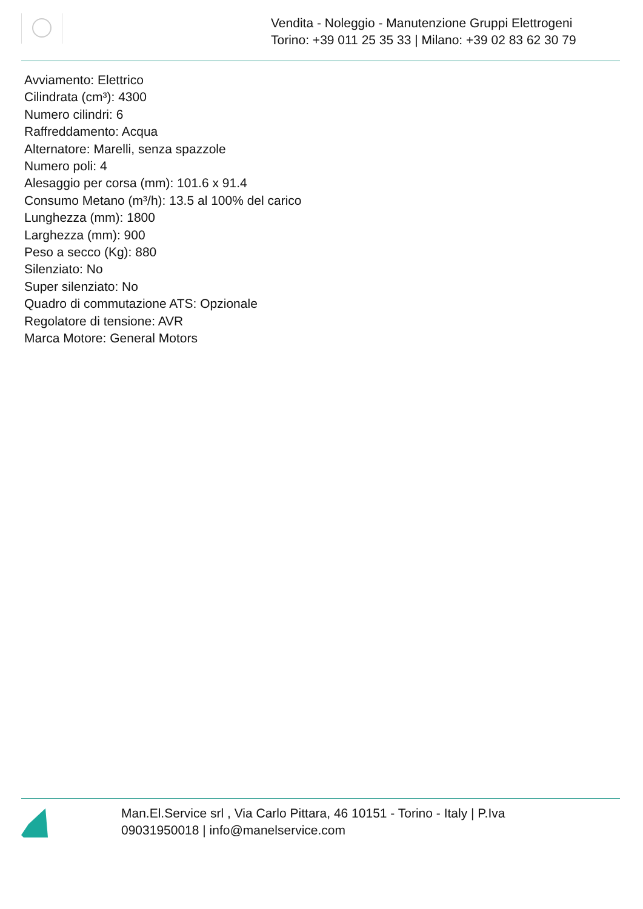Vendita - Noleggio - Manutenzione Gruppi Elettrogeni
Torino: +39 011 25 35 33 | Milano: +39 02 83 62 30 79
Avviamento: Elettrico
Cilindrata (cm³): 4300
Numero cilindri: 6
Raffreddamento: Acqua
Alternatore: Marelli, senza spazzole
Numero poli: 4
Alesaggio per corsa (mm): 101.6 x 91.4
Consumo Metano (m³/h): 13.5 al 100% del carico
Lunghezza (mm): 1800
Larghezza (mm): 900
Peso a secco (Kg): 880
Silenziato: No
Super silenziato: No
Quadro di commutazione ATS: Opzionale
Regolatore di tensione: AVR
Marca Motore: General Motors
Man.El.Service srl , Via Carlo Pittara, 46 10151 - Torino - Italy | P.Iva 09031950018 | info@manelservice.com